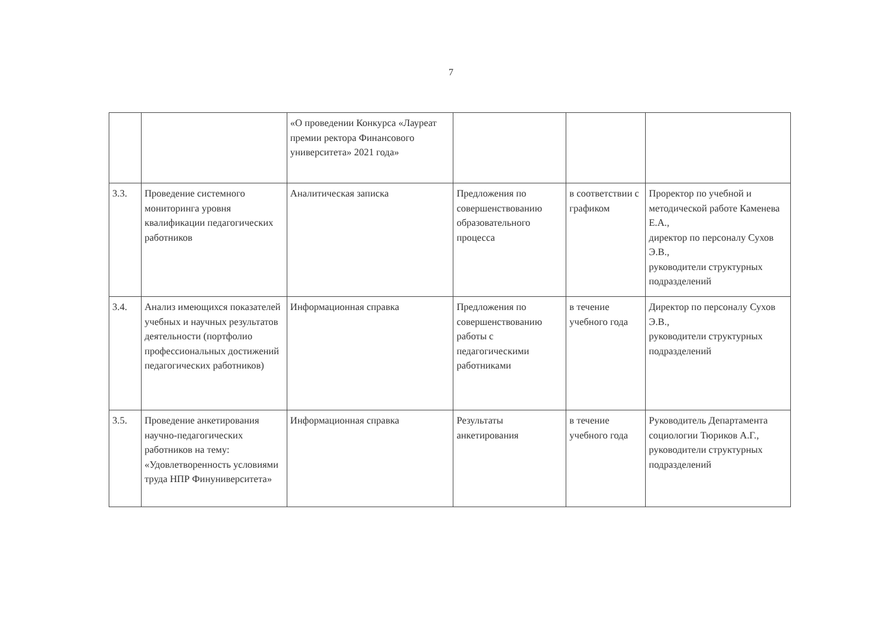7
| | | «О проведении Конкурса «Лауреат премии ректора Финансового университета» 2021 года» | | | |
| 3.3. | Проведение системного мониторинга уровня квалификации педагогических работников | Аналитическая записка | Предложения по совершенствованию образовательного процесса | в соответствии с графиком | Проректор по учебной и методической работе Каменева Е.А., директор по персоналу Сухов Э.В., руководители структурных подразделений |
| 3.4. | Анализ имеющихся показателей учебных и научных результатов деятельности (портфолио профессиональных достижений педагогических работников) | Информационная справка | Предложения по совершенствованию работы с педагогическими работниками | в течение учебного года | Директор по персоналу Сухов Э.В., руководители структурных подразделений |
| 3.5. | Проведение анкетирования научно-педагогических работников на тему: «Удовлетворенность условиями труда НПР Финуниверситета» | Информационная справка | Результаты анкетирования | в течение учебного года | Руководитель Департамента социологии Тюриков А.Г., руководители структурных подразделений |